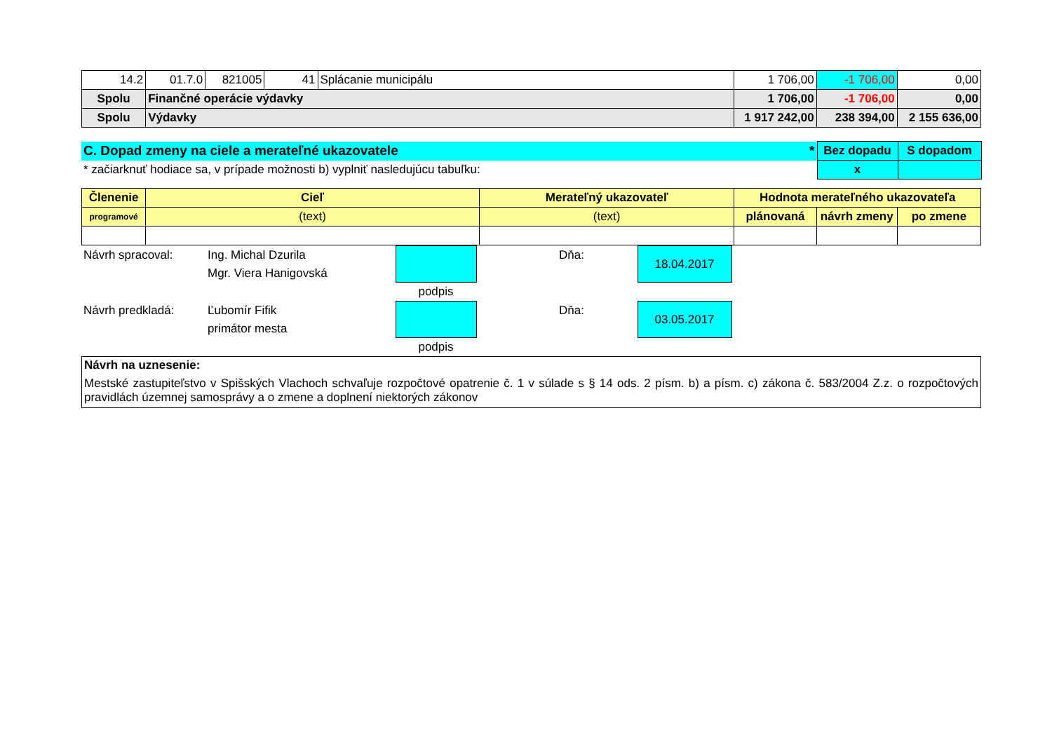| 14.2 | 01.7.0 | 821005 | 41 | Splácanie municipálu | 1 706,00 | -1 706,00 | 0,00 |
| Spolu | Finančné operácie výdavky | | | | 1 706,00 | -1 706,00 | 0,00 |
| Spolu | Výdavky | | | | 1 917 242,00 | 238 394,00 | 2 155 636,00 |
| C. Dopad zmeny na ciele a merateľné ukazovatele * | Bez dopadu | S dopadom |
| * začiarknuť hodiace sa, v prípade možnosti b) vyplniť nasledujúcu tabuľku: | x | |
| Členenie | Cieľ | Merateľný ukazovateľ | Hodnota merateľného ukazovateľa | | |
| programové | (text) | (text) | plánovaná | návrh zmeny | po zmene |
| Návrh spracoval: | Ing. Michal Dzurila | | | Dňa: | 18.04.2017 | |
| | Mgr. Viera Hanigovská | | | | | |
| | | podpis | | | | |
| Návrh predkladá: | Ľubomír Fifik | | | Dňa: | 03.05.2017 | |
| | primátor mesta | | | | | |
| | | podpis | | | | |
Návrh na uznesenie:
Mestské zastupiteľstvo v Spišských Vlachoch schvaľuje rozpočtové opatrenie č. 1 v súlade s § 14 ods. 2 písm. b) a písm. c) zákona č. 583/2004 Z.z. o rozpočtových pravidlách územnej samosprávy a o zmene a doplnení niektorých zákonov